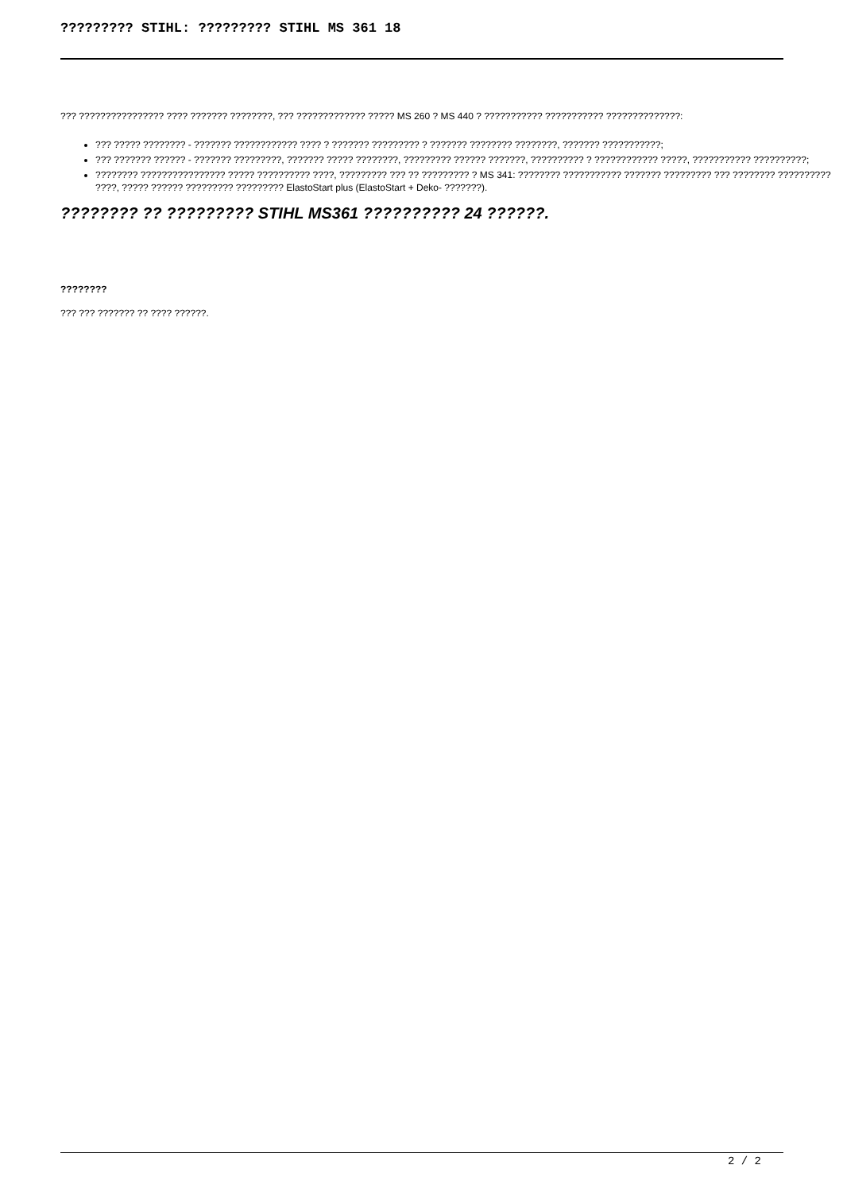????????? STIHL: ????????? STIHL MS 361 18
??? ???????????????? ???? ??????? ????????, ??? ????????????? ????? MS 260 ? MS 440 ? ??????????? ??????????? ??????????????:
??? ????? ???????? - ??????? ???????????? ???? ? ??????? ????????? ? ??????? ???????? ????????, ??????? ???????????;
??? ??????? ?????? - ??????? ?????????, ??????? ????? ????????, ????????? ?????? ???????, ?????????? ? ???????????? ?????, ??????????? ??????????;
???????? ???????????????? ????? ?????????? ????, ????????? ??? ?? ????????? ? MS 341: ???????? ??????????? ??????? ????????? ??? ???????? ?????????? ????, ????? ?????? ????????? ????????? ElastoStart plus (ElastoStart + Deko- ???????).
???????? ?? ????????? STIHL MS361 ?????????? 24 ??????.
????????
??? ??? ??????? ?? ???? ??????.
2 / 2